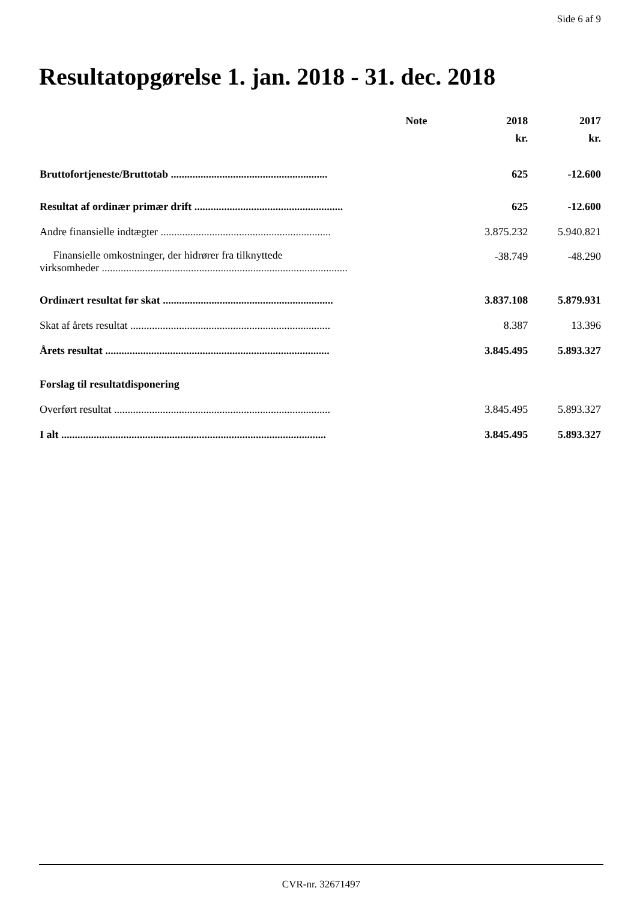Side 6 af 9
Resultatopgørelse 1. jan. 2018 - 31. dec. 2018
| | Note | 2018 | 2017 |
| --- | --- | --- | --- |
| | | kr. | kr. |
| Bruttofortjeneste/Bruttotab .......................................................... | | 625 | -12.600 |
| Resultat af ordinær primær drift ....................................................... | | 625 | -12.600 |
| Andre finansielle indtægter ............................................................... | | 3.875.232 | 5.940.821 |
| Finansielle omkostninger, der hidrører fra tilknyttede virksomheder ........................................................................................... | | -38.749 | -48.290 |
| Ordinært resultat før skat ............................................................... | | 3.837.108 | 5.879.931 |
| Skat af årets resultat .......................................................................... | | 8.387 | 13.396 |
| Årets resultat ................................................................................... | | 3.845.495 | 5.893.327 |
| Forslag til resultatdisponering | | | |
| Overført resultat ................................................................................ | | 3.845.495 | 5.893.327 |
| I alt .................................................................................................. | | 3.845.495 | 5.893.327 |
CVR-nr. 32671497